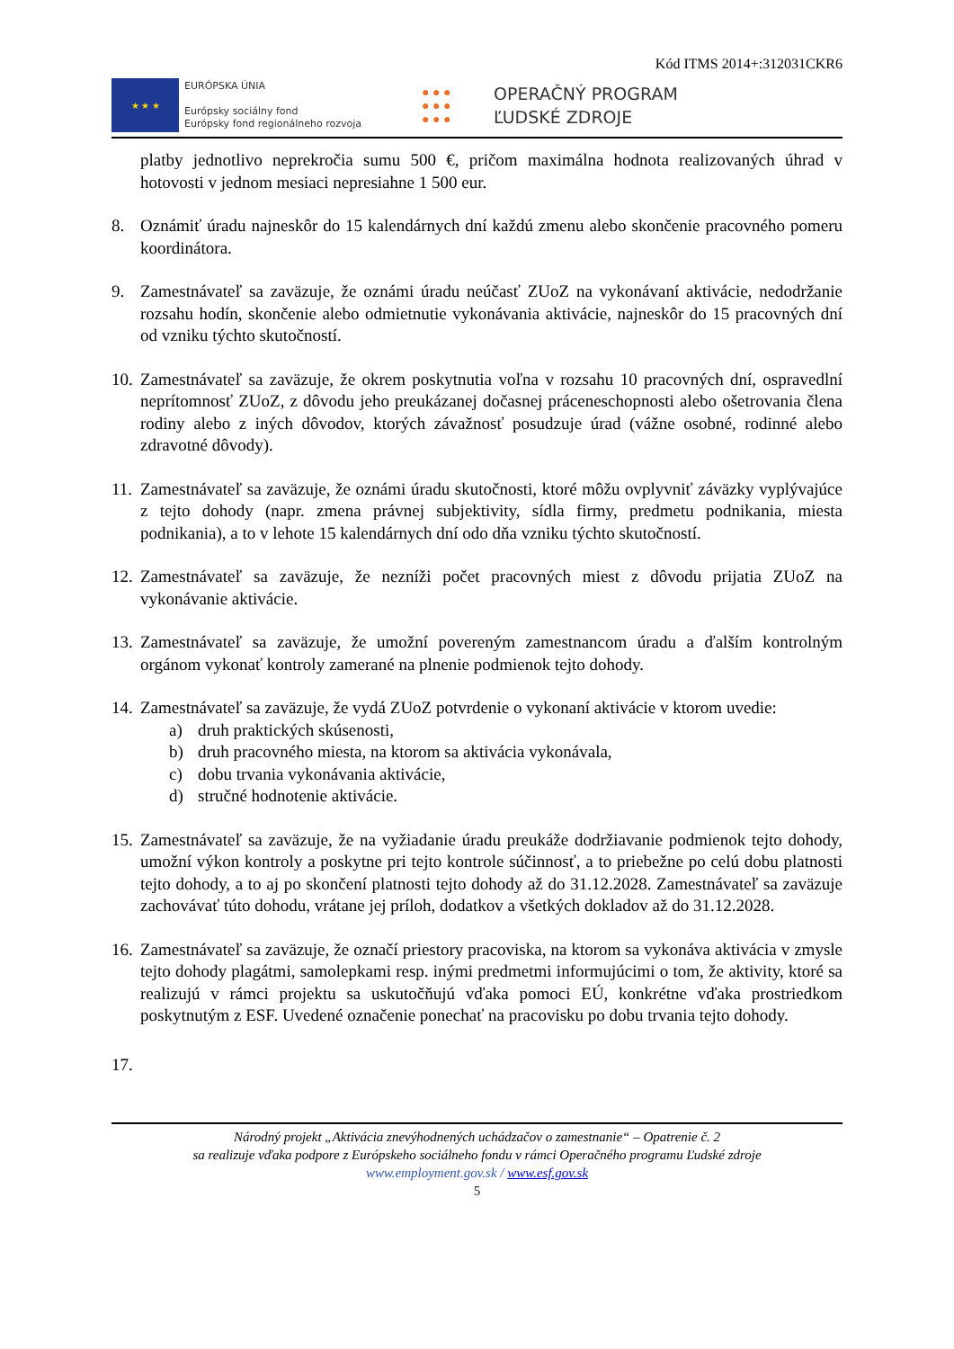Kód ITMS 2014+:312031CKR6
★ ★ ★
EURÓPSKA ÚNIA
Európsky sociálny fond
Európsky fond regionálneho rozvoja
● ● ●
● ● ●
● ● ●
OPERAČNÝ PROGRAM
ĽUDSKÉ ZDROJE
platby jednotlivo neprekročia sumu 500 €, pričom maximálna hodnota realizovaných úhrad v hotovosti v jednom mesiaci nepresiahne 1 500 eur.
8. Oznámiť úradu najneskôr do 15 kalendárnych dní každú zmenu alebo skončenie pracovného pomeru koordinátora.
9. Zamestnávateľ sa zaväzuje, že oznámi úradu neúčasť ZUoZ na vykonávaní aktivácie, nedodržanie rozsahu hodín, skončenie alebo odmietnutie vykonávania aktivácie, najneskôr do 15 pracovných dní od vzniku týchto skutočností.
10. Zamestnávateľ sa zaväzuje, že okrem poskytnutia voľna v rozsahu 10 pracovných dní, ospravedlní neprítomnosť ZUoZ, z dôvodu jeho preukázanej dočasnej práceneschopnosti alebo ošetrovania člena rodiny alebo z iných dôvodov, ktorých závažnosť posudzuje úrad (vážne osobné, rodinné alebo zdravotné dôvody).
11. Zamestnávateľ sa zaväzuje, že oznámi úradu skutočnosti, ktoré môžu ovplyvniť záväzky vyplývajúce z tejto dohody (napr. zmena právnej subjektivity, sídla firmy, predmetu podnikania, miesta podnikania), a to v lehote 15 kalendárnych dní odo dňa vzniku týchto skutočností.
12. Zamestnávateľ sa zaväzuje, že nezníži počet pracovných miest z dôvodu prijatia ZUoZ na vykonávanie aktivácie.
13. Zamestnávateľ sa zaväzuje, že umožní povereným zamestnancom úradu a ďalším kontrolným orgánom vykonať kontroly zamerané na plnenie podmienok tejto dohody.
14. Zamestnávateľ sa zaväzuje, že vydá ZUoZ potvrdenie o vykonaní aktivácie v ktorom uvedie:
a) druh praktických skúsenosti,
b) druh pracovného miesta, na ktorom sa aktivácia vykonávala,
c) dobu trvania vykonávania aktivácie,
d) stručné hodnotenie aktivácie.
15. Zamestnávateľ sa zaväzuje, že na vyžiadanie úradu preukáže dodržiavanie podmienok tejto dohody, umožní výkon kontroly a poskytne pri tejto kontrole súčinnosť, a to priebežne po celú dobu platnosti tejto dohody, a to aj po skončení platnosti tejto dohody až do 31.12.2028. Zamestnávateľ sa zaväzuje zachovávať túto dohodu, vrátane jej príloh, dodatkov a všetkých dokladov až do 31.12.2028.
16. Zamestnávateľ sa zaväzuje, že označí priestory pracoviska, na ktorom sa vykonáva aktivácia v zmysle tejto dohody plagátmi, samolepkami resp. inými predmetmi informujúcimi o tom, že aktivity, ktoré sa realizujú v rámci projektu sa uskutočňujú vďaka pomoci EÚ, konkrétne vďaka prostriedkom poskytnutým z ESF. Uvedené označenie ponechať na pracovisku po dobu trvania tejto dohody.
17.
Národný projekt „Aktivácia znevýhodnených uchádzačov o zamestnanie“ – Opatrenie č. 2
sa realizuje vďaka podpore z Európskeho sociálneho fondu v rámci Operačného programu Ľudské zdroje
www.employment.gov.sk / www.esf.gov.sk
5